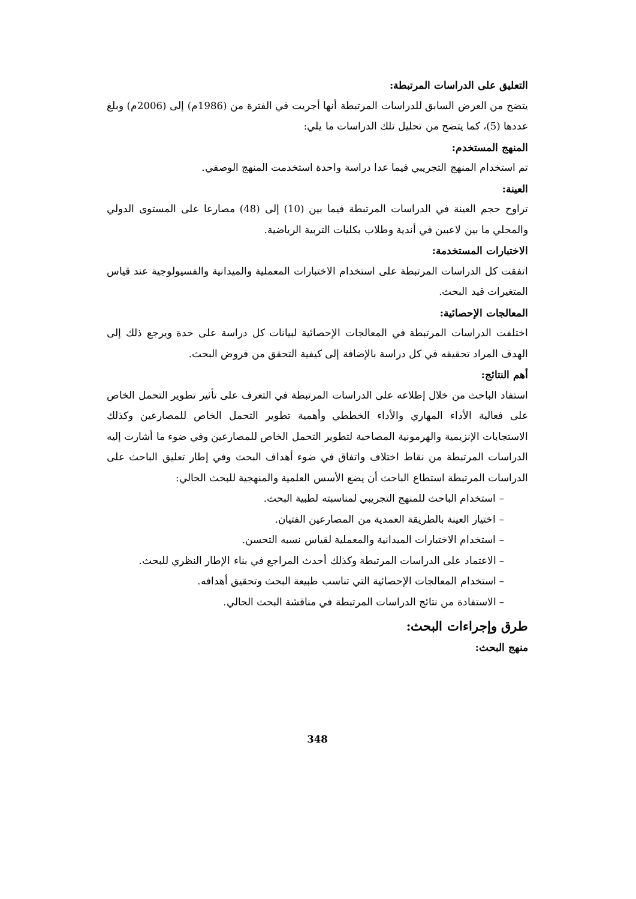التعليق على الدراسات المرتبطة:
يتضح من العرض السابق للدراسات المرتبطة أنها أجريت في الفترة من (1986م) إلى (2006م) وبلغ عددها (5)، كما يتضح من تحليل تلك الدراسات ما يلي:
المنهج المستخدم:
تم استخدام المنهج التجريبي فيما عدا دراسة واحدة استخدمت المنهج الوصفي.
العينة:
تراوح حجم العينة في الدراسات المرتبطة فيما بين (10) إلى (48) مصارعا على المستوى الدولي والمحلي ما بين لاعبين في أندية وطلاب بكليات التربية الرياضية.
الاختبارات المستخدمة:
اتفقت كل الدراسات المرتبطة على استخدام الاختبارات المعملية والميدانية والفسيولوجية عند قياس المتغيرات قيد البحث.
المعالجات الإحصائية:
اختلفت الدراسات المرتبطة في المعالجات الإحصائية لبيانات كل دراسة على حدة ويرجع ذلك إلى الهدف المراد تحقيقه في كل دراسة بالإضافة إلى كيفية التحقق من فروض البحث.
أهم النتائج:
استفاد الباحث من خلال إطلاعه على الدراسات المرتبطة في التعرف على تأثير تطوير التحمل الخاص على فعالية الأداء المهاري والأداء الخططي وأهمية تطوير التحمل الخاص للمصارعين وكذلك الاستجابات الإنزيمية والهرمونية المصاحبة لتطوير التحمل الخاص للمصارعين وفي ضوء ما أشارت إليه الدراسات المرتبطة من نقاط اختلاف واتفاق في ضوء أهداف البحث وفي إطار تعليق الباحث على الدراسات المرتبطة استطاع الباحث أن يضع الأسس العلمية والمنهجية للبحث الحالي:
– استخدام الباحث للمنهج التجريبي لمناسبته لطبية البحث.
– اختيار العينة بالطريقة العمدية من المصارعين الفتيان.
– استخدام الاختبارات الميدانية والمعملية لقياس نسبه التحسن.
– الاعتماد على الدراسات المرتبطة وكذلك أحدث المراجع في بناء الإطار النظري للبحث.
– استخدام المعالجات الإحصائية التي تناسب طبيعة البحث وتحقيق أهدافه.
– الاستفادة من نتائج الدراسات المرتبطة في مناقشة البحث الحالي.
طرق وإجراءات البحث:
منهج البحث:
348